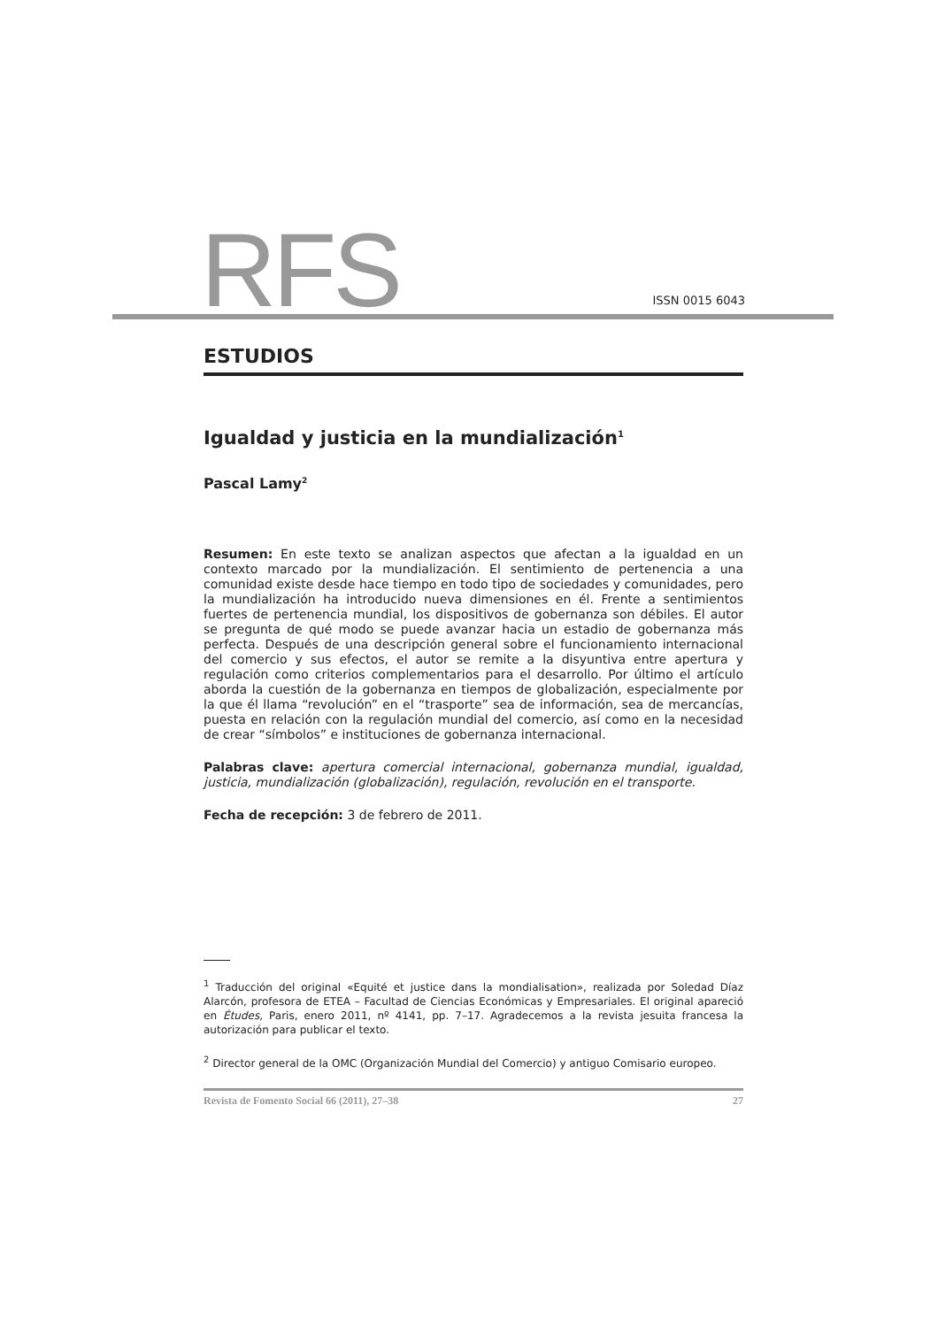RFS ISSN 0015 6043
ESTUDIOS
Igualdad y justicia en la mundialización<sup>1</sup>
Pascal Lamy<sup>2</sup>
Resumen: En este texto se analizan aspectos que afectan a la igualdad en un contexto marcado por la mundialización. El sentimiento de pertenencia a una comunidad existe desde hace tiempo en todo tipo de sociedades y comunidades, pero la mundialización ha introducido nueva dimensiones en él. Frente a sentimientos fuertes de pertenencia mundial, los dispositivos de gobernanza son débiles. El autor se pregunta de qué modo se puede avanzar hacia un estadio de gobernanza más perfecta. Después de una descripción general sobre el funcionamiento internacional del comercio y sus efectos, el autor se remite a la disyuntiva entre apertura y regulación como criterios complementarios para el desarrollo. Por último el artículo aborda la cuestión de la gobernanza en tiempos de globalización, especialmente por la que él llama “revolución” en el “trasporte” sea de información, sea de mercancías, puesta en relación con la regulación mundial del comercio, así como en la necesidad de crear “símbolos” e instituciones de gobernanza internacional.
Palabras clave: apertura comercial internacional, gobernanza mundial, igualdad, justicia, mundialización (globalización), regulación, revolución en el transporte.
Fecha de recepción: 3 de febrero de 2011.
<sup>1</sup> Traducción del original «Equité et justice dans la mondialisation», realizada por Soledad Díaz Alarcón, profesora de ETEA – Facultad de Ciencias Económicas y Empresariales. El original apareció en Études, Paris, enero 2011, nº 4141, pp. 7–17. Agradecemos a la revista jesuita francesa la autorización para publicar el texto.
<sup>2</sup> Director general de la OMC (Organización Mundial del Comercio) y antiguo Comisario europeo.
Revista de Fomento Social 66 (2011), 27–38 27